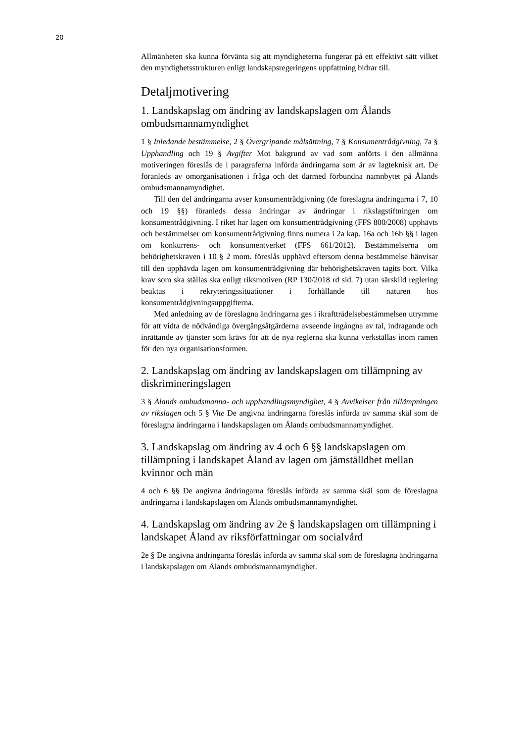20
Allmänheten ska kunna förvänta sig att myndigheterna fungerar på ett effektivt sätt vilket den myndighetsstrukturen enligt landskapsregeringens uppfattning bidrar till.
Detaljmotivering
1. Landskapslag om ändring av landskapslagen om Ålands ombudsmannamyndighet
1 § Inledande bestämmelse, 2 § Övergripande målsättning, 7 § Konsumentrådgivning, 7a § Upphandling och 19 § Avgifter Mot bakgrund av vad som anförts i den allmänna motiveringen föreslås de i paragraferna införda ändringarna som är av lagteknisk art. De föranleds av omorganisationen i fråga och det därmed förbundna namnbytet på Ålands ombudsmannamyndighet.
Till den del ändringarna avser konsumentrådgivning (de föreslagna ändringarna i 7, 10 och 19 §§) föranleds dessa ändringar av ändringar i rikslagstiftningen om konsumentrådgivning. I riket har lagen om konsumentrådgivning (FFS 800/2008) upphävts och bestämmelser om konsumentrådgivning finns numera i 2a kap. 16a och 16b §§ i lagen om konkurrens- och konsumentverket (FFS 661/2012). Bestämmelserna om behörighetskraven i 10 § 2 mom. föreslås upphävd eftersom denna bestämmelse hänvisar till den upphävda lagen om konsumentrådgivning där behörighetskraven tagits bort. Vilka krav som ska ställas ska enligt riksmotiven (RP 130/2018 rd sid. 7) utan särskild reglering beaktas i rekryteringssituationer i förhållande till naturen hos konsumentrådgivningsuppgifterna.
Med anledning av de föreslagna ändringarna ges i ikraftträdelsebestämmelsen utrymme för att vidta de nödvändiga övergångsåtgärderna avseende ingångna av tal, indragande och inrättande av tjänster som krävs för att de nya reglerna ska kunna verkställas inom ramen för den nya organisationsformen.
2. Landskapslag om ändring av landskapslagen om tillämpning av diskrimineringslagen
3 § Ålands ombudsmanna- och upphandlingsmyndighet, 4 § Avvikelser från tillämpningen av rikslagen och 5 § Vite De angivna ändringarna föreslås införda av samma skäl som de föreslagna ändringarna i landskapslagen om Ålands ombudsmannamyndighet.
3. Landskapslag om ändring av 4 och 6 §§ landskapslagen om tillämpning i landskapet Åland av lagen om jämställdhet mellan kvinnor och män
4 och 6 §§ De angivna ändringarna föreslås införda av samma skäl som de föreslagna ändringarna i landskapslagen om Ålands ombudsmannamyndighet.
4. Landskapslag om ändring av 2e § landskapslagen om tillämpning i landskapet Åland av riksförfattningar om socialvård
2e § De angivna ändringarna föreslås införda av samma skäl som de föreslagna ändringarna i landskapslagen om Ålands ombudsmannamyndighet.